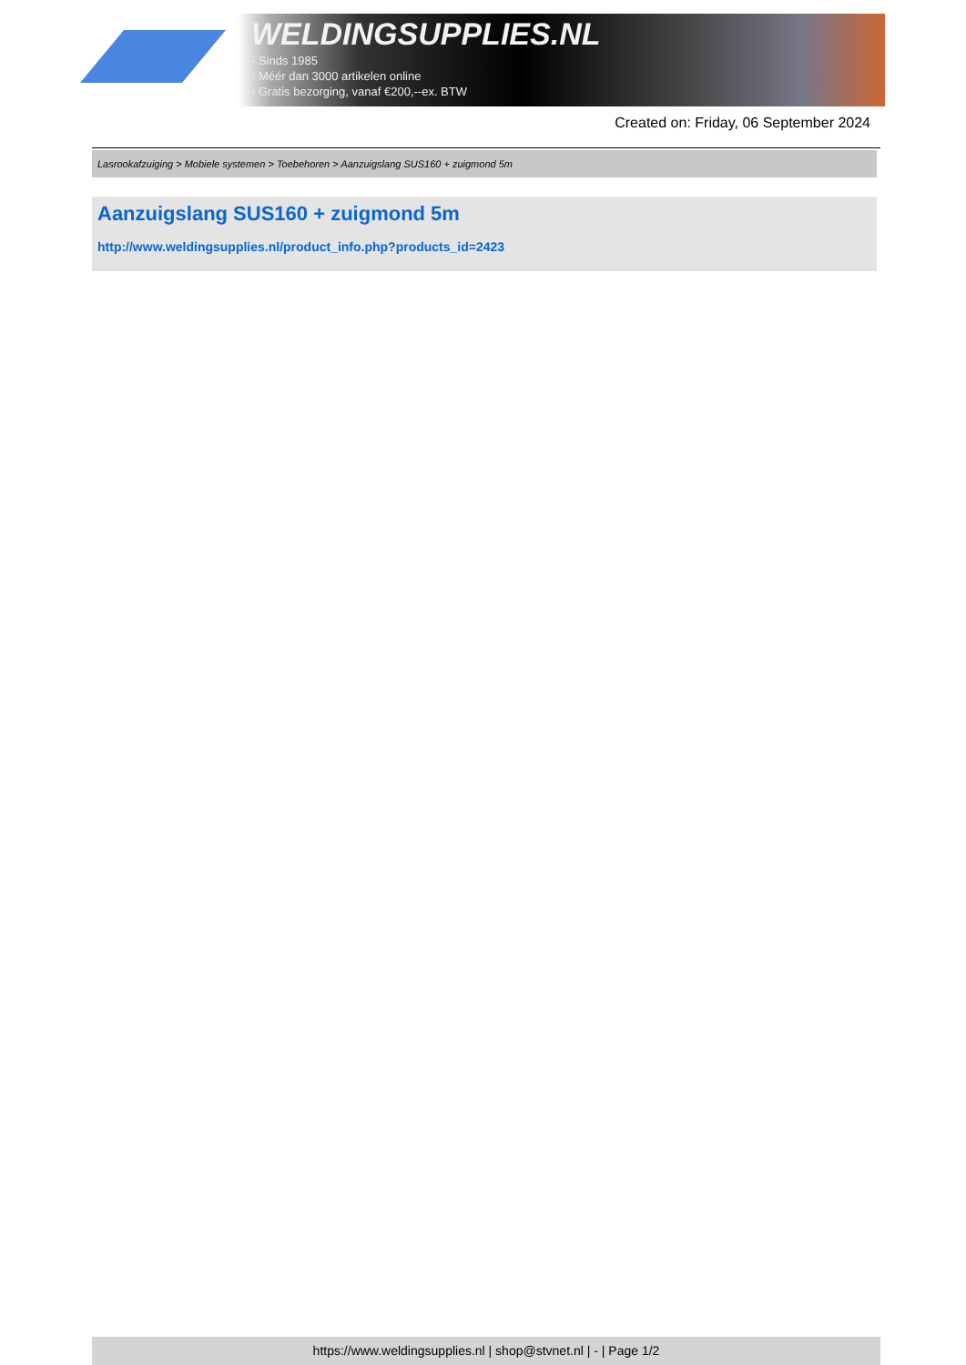WELDINGSUPPLIES.NL
- Sinds 1985
- Méér dan 3000 artikelen online
- Gratis bezorging, vanaf €200,--ex. BTW
Created on: Friday, 06 September 2024
Lasrookafzuiging > Mobiele systemen > Toebehoren > Aanzuigslang SUS160 + zuigmond 5m
Aanzuigslang SUS160 + zuigmond 5m
http://www.weldingsupplies.nl/product_info.php?products_id=2423
https://www.weldingsupplies.nl | shop@stvnet.nl | - | Page 1/2